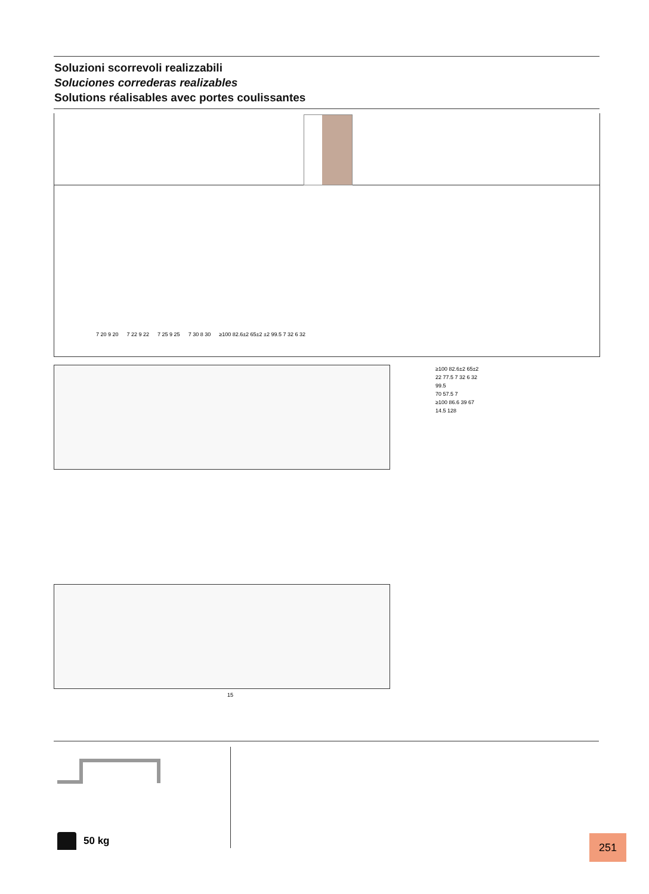Soluzioni scorrevoli realizzabili
Soluciones correderas realizables
Solutions réalisables avec portes coulissantes
7 20 9 20 7 22 9 22 7 25 9 25 7 30 8 30 ≥100 82.6±2 65±2 ±2 99.5 7 32 6 32
15
≥100 82.6±2 65±2
22 77.5 7 32 6 32
99.5
70 57.5 7
≥100 86.6 39 67
14.5 128
50 kg 251